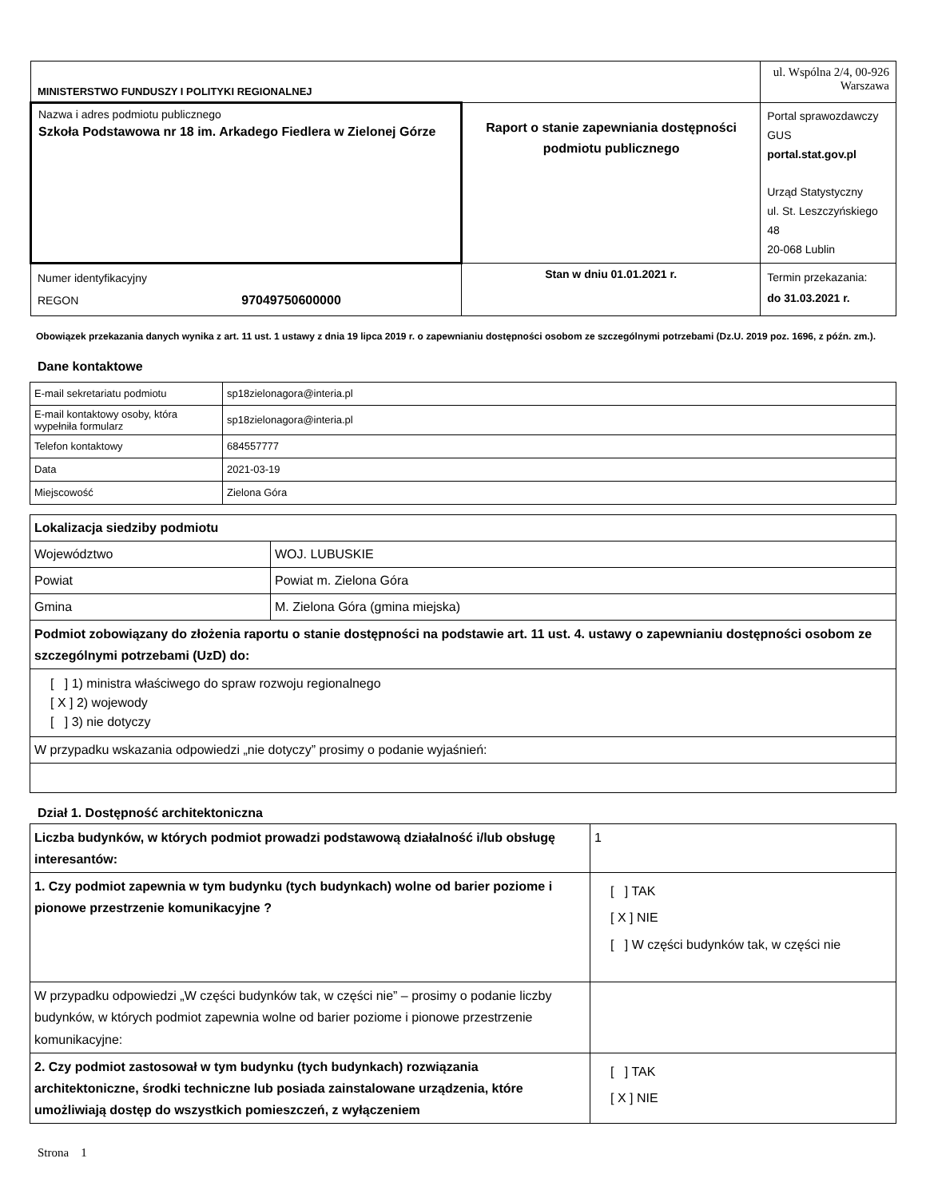| MINISTERSTWO FUNDUSZY I POLITYKI REGIONALNEJ | | ul. Wspólna 2/4, 00-926 Warszawa |
| Nazwa i adres podmiotu publicznego Szkoła Podstawowa nr 18 im. Arkadego Fiedlera w Zielonej Górze | Raport o stanie zapewniania dostępności podmiotu publicznego | Portal sprawozdawczy GUS portal.stat.gov.pl Urząd Statystyczny ul. St. Leszczyńskiego 48 20-068 Lublin |
| Numer identyfikacyjny REGON 97049750600000 | Stan w dniu 01.01.2021 r. | Termin przekazania: do 31.03.2021 r. |
Obowiązek przekazania danych wynika z art. 11 ust. 1 ustawy z dnia 19 lipca 2019 r. o zapewnianiu dostępności osobom ze szczególnymi potrzebami (Dz.U. 2019 poz. 1696, z późn. zm.).
Dane kontaktowe
| E-mail sekretariatu podmiotu | sp18zielonagora@interia.pl |
| E-mail kontaktowy osoby, która wypełniła formularz | sp18zielonagora@interia.pl |
| Telefon kontaktowy | 684557777 |
| Data | 2021-03-19 |
| Miejscowość | Zielona Góra |
| Lokalizacja siedziby podmiotu | |
| Województwo | WOJ. LUBUSKIE |
| Powiat | Powiat m. Zielona Góra |
| Gmina | M. Zielona Góra (gmina miejska) |
| Podmiot zobowiązany do złożenia raportu o stanie dostępności na podstawie art. 11 ust. 4. ustawy o zapewnianiu dostępności osobom ze szczególnymi potrzebami (UzD) do: | |
| [ ] 1) ministra właściwego do spraw rozwoju regionalnego [ X ] 2) wojewody [ ] 3) nie dotyczy | |
| W przypadku wskazania odpowiedzi „nie dotyczy” prosimy o podanie wyjaśnień: | |
Dział 1. Dostępność architektoniczna
| Liczba budynków, w których podmiot prowadzi podstawową działalność i/lub obsługę interesantów: | 1 |
| 1. Czy podmiot zapewnia w tym budynku (tych budynkach) wolne od barier poziome i pionowe przestrzenie komunikacyjne ? | [ ] TAK [ X ] NIE [ ] W części budynków tak, w części nie |
| W przypadku odpowiedzi „W części budynków tak, w części nie” – prosimy o podanie liczby budynków, w których podmiot zapewnia wolne od barier poziome i pionowe przestrzenie komunikacyjne: | |
| 2. Czy podmiot zastosował w tym budynku (tych budynkach) rozwiązania architektoniczne, środki techniczne lub posiada zainstalowane urządzenia, które umożliwiają dostęp do wszystkich pomieszczeń, z wyłączeniem | [ ] TAK [ X ] NIE |
Strona 1